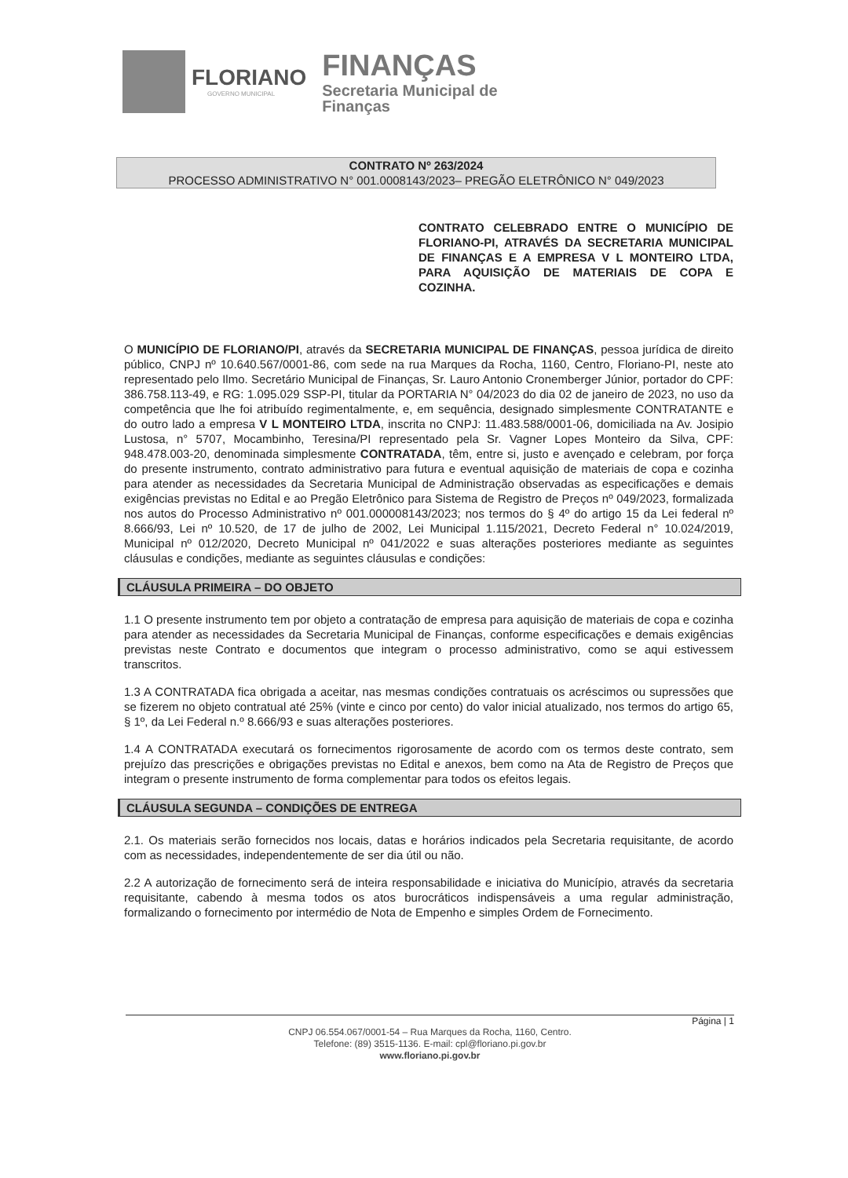FLORIANO
GOVERNO MUNICIPAL
FINANÇAS
Secretaria Municipal de
Finanças
CONTRATO Nº 263/2024
PROCESSO ADMINISTRATIVO N° 001.0008143/2023– PREGÃO ELETRÔNICO N° 049/2023
CONTRATO CELEBRADO ENTRE O MUNICÍPIO DE FLORIANO-PI, ATRAVÉS DA SECRETARIA MUNICIPAL DE FINANÇAS E A EMPRESA V L MONTEIRO LTDA, PARA AQUISIÇÃO DE MATERIAIS DE COPA E COZINHA.
O MUNICÍPIO DE FLORIANO/PI, através da SECRETARIA MUNICIPAL DE FINANÇAS, pessoa jurídica de direito público, CNPJ nº 10.640.567/0001-86, com sede na rua Marques da Rocha, 1160, Centro, Floriano-PI, neste ato representado pelo Ilmo. Secretário Municipal de Finanças, Sr. Lauro Antonio Cronemberger Júnior, portador do CPF: 386.758.113-49, e RG: 1.095.029 SSP-PI, titular da PORTARIA N° 04/2023 do dia 02 de janeiro de 2023, no uso da competência que lhe foi atribuído regimentalmente, e, em sequência, designado simplesmente CONTRATANTE e do outro lado a empresa V L MONTEIRO LTDA, inscrita no CNPJ: 11.483.588/0001-06, domiciliada na Av. Josipio Lustosa, n° 5707, Mocambinho, Teresina/PI representado pela Sr. Vagner Lopes Monteiro da Silva, CPF: 948.478.003-20, denominada simplesmente CONTRATADA, têm, entre si, justo e avençado e celebram, por força do presente instrumento, contrato administrativo para futura e eventual aquisição de materiais de copa e cozinha para atender as necessidades da Secretaria Municipal de Administração observadas as especificações e demais exigências previstas no Edital e ao Pregão Eletrônico para Sistema de Registro de Preços nº 049/2023, formalizada nos autos do Processo Administrativo nº 001.000008143/2023; nos termos do § 4º do artigo 15 da Lei federal nº 8.666/93, Lei nº 10.520, de 17 de julho de 2002, Lei Municipal 1.115/2021, Decreto Federal n° 10.024/2019, Municipal nº 012/2020, Decreto Municipal nº 041/2022 e suas alterações posteriores mediante as seguintes cláusulas e condições, mediante as seguintes cláusulas e condições:
CLÁUSULA PRIMEIRA – DO OBJETO
1.1 O presente instrumento tem por objeto a contratação de empresa para aquisição de materiais de copa e cozinha para atender as necessidades da Secretaria Municipal de Finanças, conforme especificações e demais exigências previstas neste Contrato e documentos que integram o processo administrativo, como se aqui estivessem transcritos.
1.3 A CONTRATADA fica obrigada a aceitar, nas mesmas condições contratuais os acréscimos ou supressões que se fizerem no objeto contratual até 25% (vinte e cinco por cento) do valor inicial atualizado, nos termos do artigo 65, § 1º, da Lei Federal n.º 8.666/93 e suas alterações posteriores.
1.4 A CONTRATADA executará os fornecimentos rigorosamente de acordo com os termos deste contrato, sem prejuízo das prescrições e obrigações previstas no Edital e anexos, bem como na Ata de Registro de Preços que integram o presente instrumento de forma complementar para todos os efeitos legais.
CLÁUSULA SEGUNDA – CONDIÇÕES DE ENTREGA
2.1. Os materiais serão fornecidos nos locais, datas e horários indicados pela Secretaria requisitante, de acordo com as necessidades, independentemente de ser dia útil ou não.
2.2 A autorização de fornecimento será de inteira responsabilidade e iniciativa do Município, através da secretaria requisitante, cabendo à mesma todos os atos burocráticos indispensáveis a uma regular administração, formalizando o fornecimento por intermédio de Nota de Empenho e simples Ordem de Fornecimento.
Página | 1
CNPJ 06.554.067/0001-54 – Rua Marques da Rocha, 1160, Centro.
Telefone: (89) 3515-1136. E-mail: cpl@floriano.pi.gov.br
www.floriano.pi.gov.br